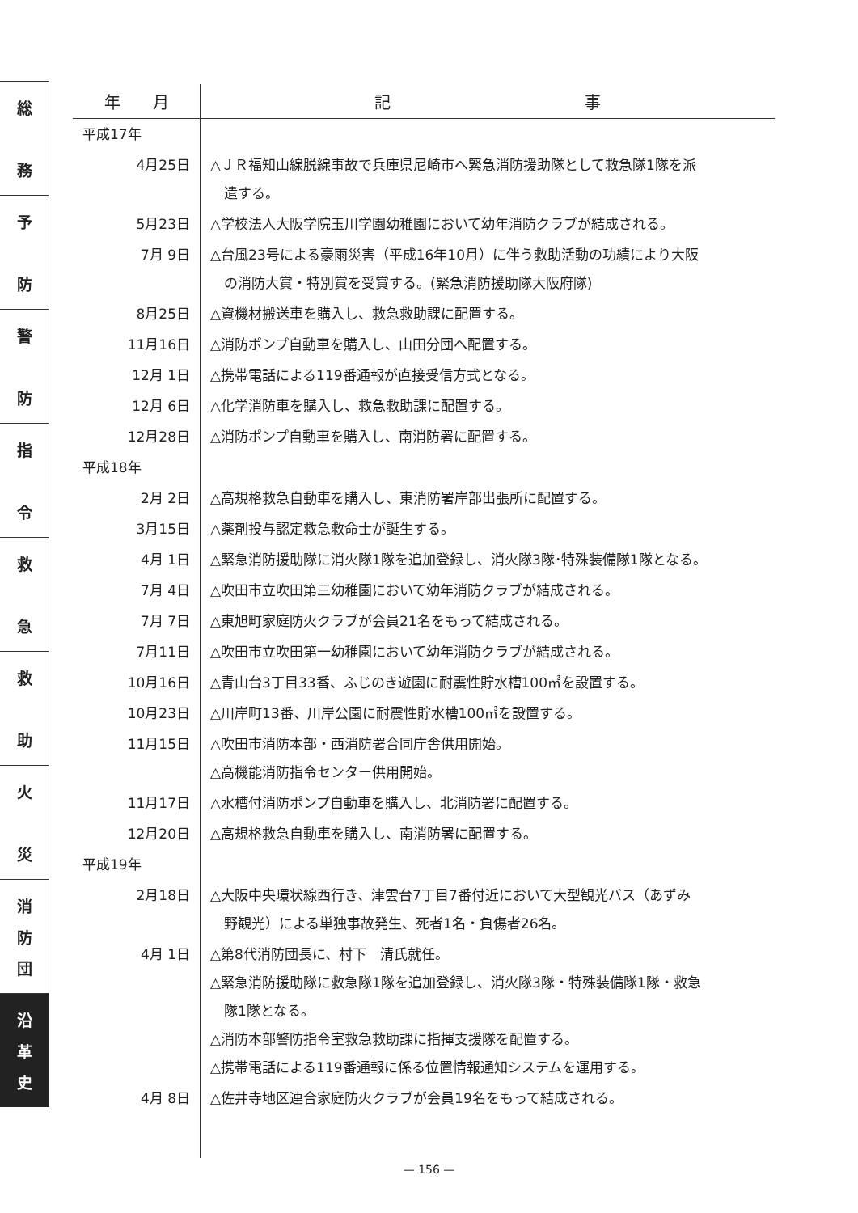総
務
予
防
警
防
指
令
救
急
救
助
火
災
消
防
団
沿
革
史
| 年 月 | 記 事 |
| --- | --- |
| 平成17年 | |
| 4月25日 | △ＪＲ福知山線脱線事故で兵庫県尼崎市へ緊急消防援助隊として救急隊1隊を派 遣する。 |
| 5月23日 | △学校法人大阪学院玉川学園幼稚園において幼年消防クラブが結成される。 |
| 7月 9日 | △台風23号による豪雨災害（平成16年10月）に伴う救助活動の功績により大阪 の消防大賞・特別賞を受賞する。(緊急消防援助隊大阪府隊) |
| 8月25日 | △資機材搬送車を購入し、救急救助課に配置する。 |
| 11月16日 | △消防ポンプ自動車を購入し、山田分団へ配置する。 |
| 12月 1日 | △携帯電話による119番通報が直接受信方式となる。 |
| 12月 6日 | △化学消防車を購入し、救急救助課に配置する。 |
| 12月28日 | △消防ポンプ自動車を購入し、南消防署に配置する。 |
| 平成18年 | |
| 2月 2日 | △高規格救急自動車を購入し、東消防署岸部出張所に配置する。 |
| 3月15日 | △薬剤投与認定救急救命士が誕生する。 |
| 4月 1日 | △緊急消防援助隊に消火隊1隊を追加登録し、消火隊3隊･特殊装備隊1隊となる。 |
| 7月 4日 | △吹田市立吹田第三幼稚園において幼年消防クラブが結成される。 |
| 7月 7日 | △東旭町家庭防火クラブが会員21名をもって結成される。 |
| 7月11日 | △吹田市立吹田第一幼稚園において幼年消防クラブが結成される。 |
| 10月16日 | △青山台3丁目33番、ふじのき遊園に耐震性貯水槽100㎥を設置する。 |
| 10月23日 | △川岸町13番、川岸公園に耐震性貯水槽100㎥を設置する。 |
| 11月15日 | △吹田市消防本部・西消防署合同庁舎供用開始。 △高機能消防指令センター供用開始。 |
| 11月17日 | △水槽付消防ポンプ自動車を購入し、北消防署に配置する。 |
| 12月20日 | △高規格救急自動車を購入し、南消防署に配置する。 |
| 平成19年 | |
| 2月18日 | △大阪中央環状線西行き、津雲台7丁目7番付近において大型観光バス（あずみ 野観光）による単独事故発生、死者1名・負傷者26名。 |
| 4月 1日 | △第8代消防団長に、村下 清氏就任。 △緊急消防援助隊に救急隊1隊を追加登録し、消火隊3隊・特殊装備隊1隊・救急 隊1隊となる。 △消防本部警防指令室救急救助課に指揮支援隊を配置する。 △携帯電話による119番通報に係る位置情報通知システムを運用する。 |
| 4月 8日 | △佐井寺地区連合家庭防火クラブが会員19名をもって結成される。 |
— 156 —